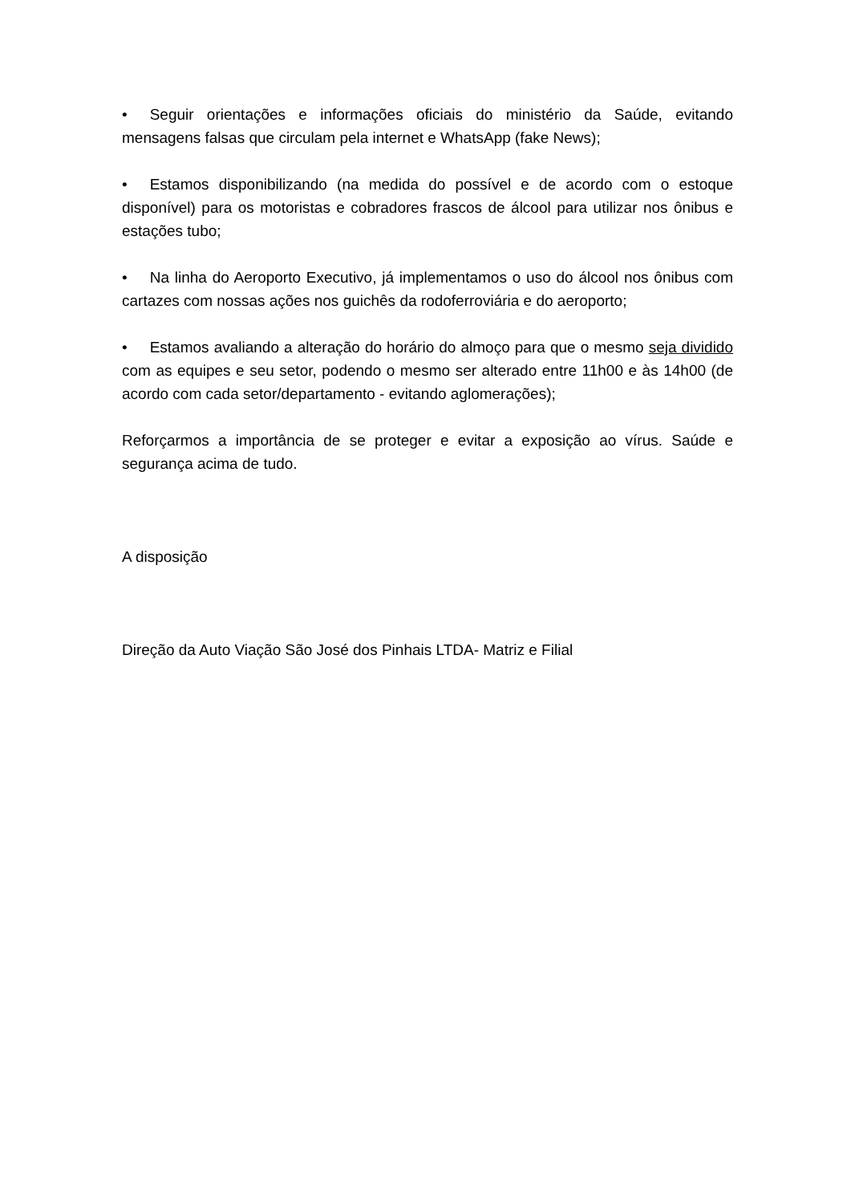• Seguir orientações e informações oficiais do ministério da Saúde, evitando mensagens falsas que circulam pela internet e WhatsApp (fake News);
• Estamos disponibilizando (na medida do possível e de acordo com o estoque disponível) para os motoristas e cobradores frascos de álcool para utilizar nos ônibus e estações tubo;
• Na linha do Aeroporto Executivo, já implementamos o uso do álcool nos ônibus com cartazes com nossas ações nos guichês da rodoferroviária e do aeroporto;
• Estamos avaliando a alteração do horário do almoço para que o mesmo seja dividido com as equipes e seu setor, podendo o mesmo ser alterado entre 11h00 e às 14h00 (de acordo com cada setor/departamento - evitando aglomerações);
Reforçarmos a importância de se proteger e evitar a exposição ao vírus. Saúde e segurança acima de tudo.
A disposição
Direção da Auto Viação São José dos Pinhais LTDA- Matriz e Filial